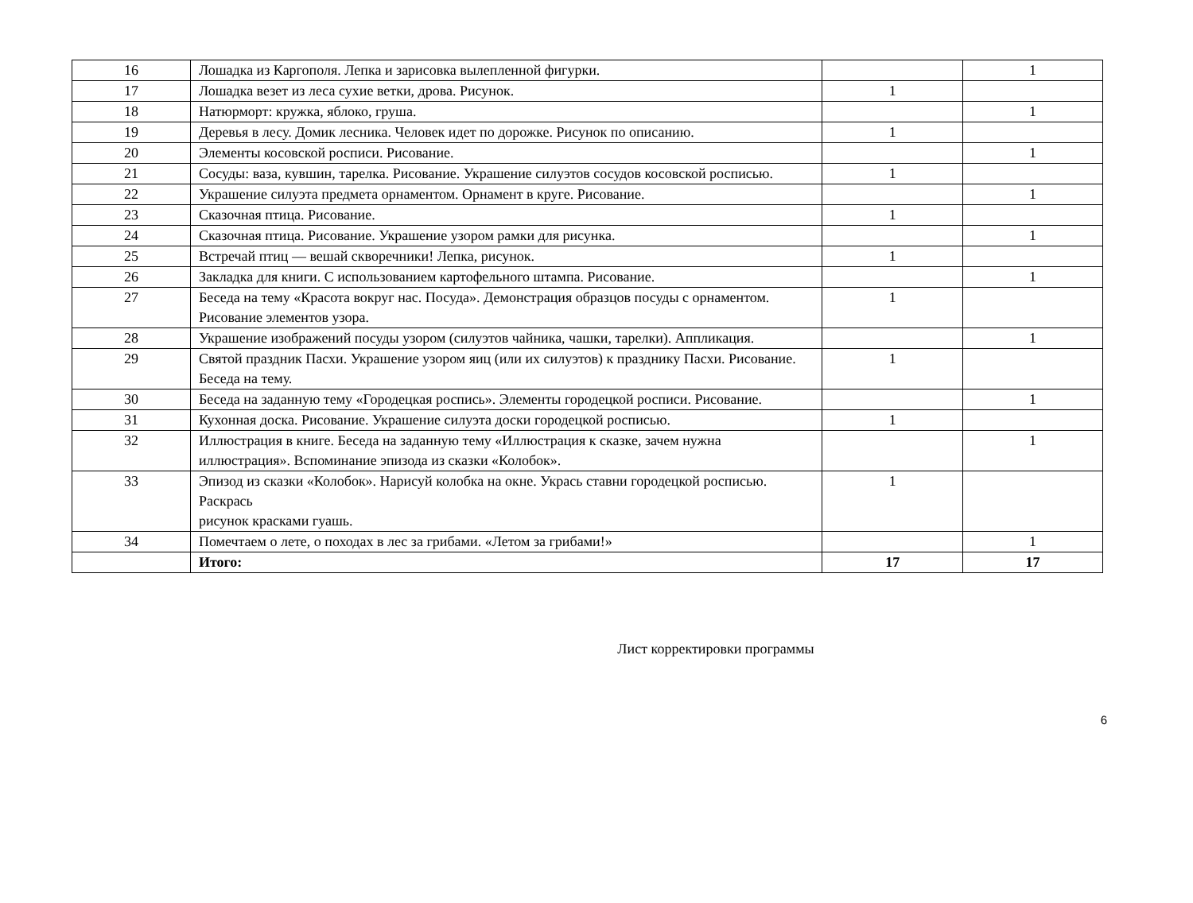| 16 | Лошадка из Каргополя. Лепка и зарисовка вылепленной фигурки. | | 1 |
| 17 | Лошадка везет из леса сухие ветки, дрова. Рисунок. | 1 | |
| 18 | Натюрморт: кружка, яблоко, груша. | | 1 |
| 19 | Деревья в лесу. Домик лесника. Человек идет по дорожке. Рисунок по описанию. | 1 | |
| 20 | Элементы косовской росписи. Рисование. | | 1 |
| 21 | Сосуды: ваза, кувшин, тарелка. Рисование. Украшение силуэтов сосудов косовской росписью. | 1 | |
| 22 | Украшение силуэта предмета орнаментом. Орнамент в круге. Рисование. | | 1 |
| 23 | Сказочная птица. Рисование. | 1 | |
| 24 | Сказочная птица. Рисование. Украшение узором рамки для рисунка. | | 1 |
| 25 | Встречай птиц — вешай скворечники! Лепка, рисунок. | 1 | |
| 26 | Закладка для книги. С использованием картофельного штампа. Рисование. | | 1 |
| 27 | Беседа на тему «Красота вокруг нас. Посуда». Демонстрация образцов посуды с орнаментом. Рисование элементов узора. | 1 | |
| 28 | Украшение изображений посуды узором (силуэтов чайника, чашки, тарелки). Аппликация. | | 1 |
| 29 | Святой праздник Пасхи. Украшение узором яиц (или их силуэтов) к празднику Пасхи. Рисование. Беседа на тему. | 1 | |
| 30 | Беседа на заданную тему «Городецкая роспись». Элементы городецкой росписи. Рисование. | | 1 |
| 31 | Кухонная доска. Рисование. Украшение силуэта доски городецкой росписью. | 1 | |
| 32 | Иллюстрация в книге. Беседа на заданную тему «Иллюстрация к сказке, зачем нужна иллюстрация». Вспоминание эпизода из сказки «Колобок». | | 1 |
| 33 | Эпизод из сказки «Колобок». Нарисуй колобка на окне. Укрась ставни городецкой росписью. Раскрась рисунок красками гуашь. | 1 | |
| 34 | Помечтаем о лете, о походах в лес за грибами. «Летом за грибами!» | | 1 |
| | Итого: | 17 | 17 |
Лист корректировки программы
6